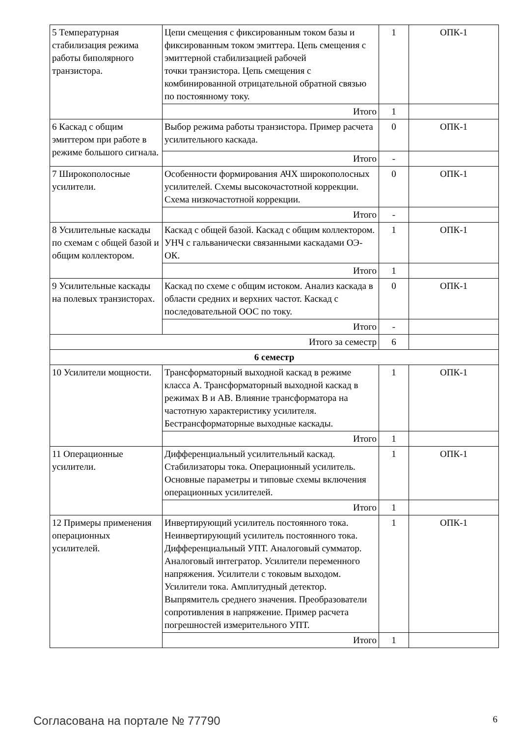| 5 Температурная стабилизация режима работы биполярного транзистора. | Цепи смещения с фиксированным током базы и фиксированным током эмиттера. Цепь смещения с эмиттерной стабилизацией рабочей точки транзистора. Цепь смещения с комбинированной отрицательной обратной связью по постоянному току. | 1 | ОПК-1 |
| | Итого | 1 | |
| 6 Каскад с общим эмиттером при работе в режиме большого сигнала. | Выбор режима работы транзистора. Пример расчета усилительного каскада. | 0 | ОПК-1 |
| | Итого | - | |
| 7 Широкополосные усилители. | Особенности формирования АЧХ широкополосных усилителей. Схемы высокочастотной коррекции. Схема низкочастотной коррекции. | 0 | ОПК-1 |
| | Итого | - | |
| 8 Усилительные каскады по схемам с общей базой и общим коллектором. | Каскад с общей базой. Каскад с общим коллектором. УНЧ с гальванически связанными каскадами ОЭ-ОК. | 1 | ОПК-1 |
| | Итого | 1 | |
| 9 Усилительные каскады на полевых транзисторах. | Каскад по схеме с общим истоком. Анализ каскада в области средних и верхних частот. Каскад с последовательной ООС по току. | 0 | ОПК-1 |
| | Итого | - | |
| Итого за семестр | | 6 | |
| 6 семестр | | | |
| 10 Усилители мощности. | Трансформаторный выходной каскад в режиме класса А. Трансформаторный выходной каскад в режимах В и АВ. Влияние трансформатора на частотную характеристику усилителя. Бестрансформаторные выходные каскады. | 1 | ОПК-1 |
| | Итого | 1 | |
| 11 Операционные усилители. | Дифференциальный усилительный каскад. Стабилизаторы тока. Операционный усилитель. Основные параметры и типовые схемы включения операционных усилителей. | 1 | ОПК-1 |
| | Итого | 1 | |
| 12 Примеры применения операционных усилителей. | Инвертирующий усилитель постоянного тока. Неинвертирующий усилитель постоянного тока. Дифференциальный УПТ. Аналоговый сумматор. Аналоговый интегратор. Усилители переменного напряжения. Усилители с токовым выходом. Усилители тока. Амплитудный детектор. Выпрямитель среднего значения. Преобразователи сопротивления в напряжение. Пример расчета погрешностей измерительного УПТ. | 1 | ОПК-1 |
| | Итого | 1 | |
Согласована на портале № 77790 6